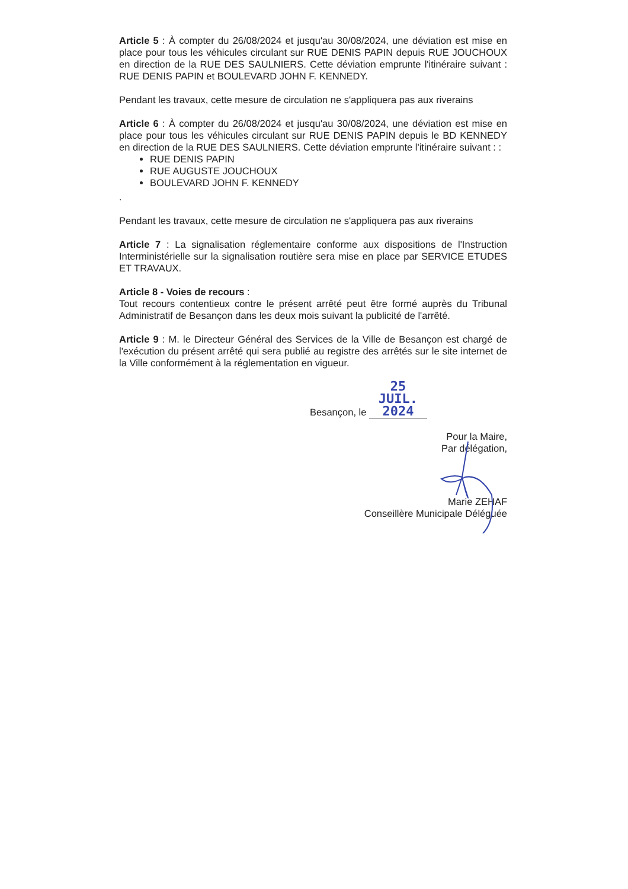Article 5 : À compter du 26/08/2024 et jusqu'au 30/08/2024, une déviation est mise en place pour tous les véhicules circulant sur RUE DENIS PAPIN depuis RUE JOUCHOUX en direction de la RUE DES SAULNIERS. Cette déviation emprunte l'itinéraire suivant : RUE DENIS PAPIN et BOULEVARD JOHN F. KENNEDY.
Pendant les travaux, cette mesure de circulation ne s'appliquera pas aux riverains
Article 6 : À compter du 26/08/2024 et jusqu'au 30/08/2024, une déviation est mise en place pour tous les véhicules circulant sur RUE DENIS PAPIN depuis le BD KENNEDY en direction de la RUE DES SAULNIERS. Cette déviation emprunte l'itinéraire suivant : :
RUE DENIS PAPIN
RUE AUGUSTE JOUCHOUX
BOULEVARD JOHN F. KENNEDY
.
Pendant les travaux, cette mesure de circulation ne s'appliquera pas aux riverains
Article 7 : La signalisation réglementaire conforme aux dispositions de l'Instruction Interministérielle sur la signalisation routière sera mise en place par SERVICE ETUDES ET TRAVAUX.
Article 8 - Voies de recours :
Tout recours contentieux contre le présent arrêté peut être formé auprès du Tribunal Administratif de Besançon dans les deux mois suivant la publicité de l'arrêté.
Article 9 : M. le Directeur Général des Services de la Ville de Besançon est chargé de l'exécution du présent arrêté qui sera publié au registre des arrêtés sur le site internet de la Ville conformément à la réglementation en vigueur.
Besançon, le 25 JUIL. 2024
Pour la Maire,
Par délégation,
Marie ZEHAF
Conseillère Municipale Déléguée